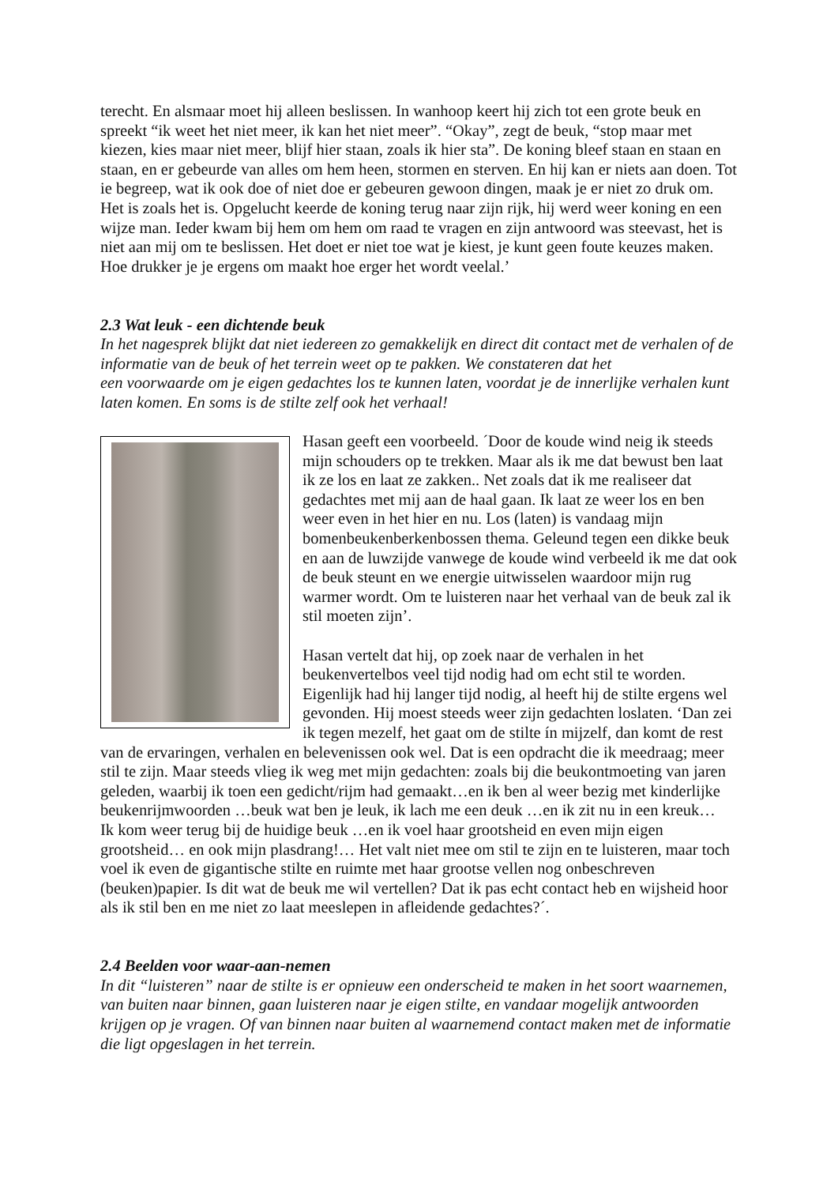terecht. En alsmaar moet hij alleen beslissen. In wanhoop keert hij zich tot een grote beuk en spreekt “ik weet het niet meer, ik kan het niet meer”. “Okay”, zegt de beuk, “stop maar met kiezen, kies maar niet meer, blijf hier staan, zoals ik hier sta”. De koning bleef staan en staan en staan, en er gebeurde van alles om hem heen, stormen en sterven. En hij kan er niets aan doen. Tot ie begreep, wat ik ook doe of niet doe er gebeuren gewoon dingen, maak je er niet zo druk om. Het is zoals het is. Opgelucht keerde de koning terug naar zijn rijk, hij werd weer koning en een wijze man. Ieder kwam bij hem om hem om raad te vragen en zijn antwoord was steevast, het is niet aan mij om te beslissen. Het doet er niet toe wat je kiest, je kunt geen foute keuzes maken. Hoe drukker je je ergens om maakt hoe erger het wordt veelal.’
2.3 Wat leuk - een dichtende beuk
In het nagesprek blijkt dat niet iedereen zo gemakkelijk en direct dit contact met de verhalen of de informatie van de beuk of het terrein weet op te pakken. We constateren dat het
een voorwaarde om je eigen gedachtes los te kunnen laten, voordat je de innerlijke verhalen kunt laten komen. En soms is de stilte zelf ook het verhaal!
Hasan geeft een voorbeeld. ´Door de koude wind neig ik steeds mijn schouders op te trekken. Maar als ik me dat bewust ben laat ik ze los en laat ze zakken.. Net zoals dat ik me realiseer dat gedachtes met mij aan de haal gaan. Ik laat ze weer los en ben weer even in het hier en nu. Los (laten) is vandaag mijn bomenbeukenberkenbossen thema. Geleund tegen een dikke beuk en aan de luwzijde vanwege de koude wind verbeeld ik me dat ook de beuk steunt en we energie uitwisselen waardoor mijn rug warmer wordt. Om te luisteren naar het verhaal van de beuk zal ik stil moeten zijn’.
Hasan vertelt dat hij, op zoek naar de verhalen in het beukenvertelbos veel tijd nodig had om echt stil te worden. Eigenlijk had hij langer tijd nodig, al heeft hij de stilte ergens wel gevonden. Hij moest steeds weer zijn gedachten loslaten. ‘Dan zei ik tegen mezelf, het gaat om de stilte ín mijzelf, dan komt de rest van de ervaringen, verhalen en belevenissen ook wel. Dat is een opdracht die ik meedraag; meer stil te zijn. Maar steeds vlieg ik weg met mijn gedachten: zoals bij die beukontmoeting van jaren geleden, waarbij ik toen een gedicht/rijm had gemaakt…en ik ben al weer bezig met kinderlijke beukenrijmwoorden …beuk wat ben je leuk, ik lach me een deuk …en ik zit nu in een kreuk…
Ik kom weer terug bij de huidige beuk …en ik voel haar grootsheid en even mijn eigen grootsheid… en ook mijn plasdrang!… Het valt niet mee om stil te zijn en te luisteren, maar toch voel ik even de gigantische stilte en ruimte met haar grootse vellen nog onbeschreven (beuken)papier. Is dit wat de beuk me wil vertellen? Dat ik pas echt contact heb en wijsheid hoor als ik stil ben en me niet zo laat meeslepen in afleidende gedachtes?´.
2.4 Beelden voor waar-aan-nemen
In dit “luisteren” naar de stilte is er opnieuw een onderscheid te maken in het soort waarnemen, van buiten naar binnen, gaan luisteren naar je eigen stilte, en vandaar mogelijk antwoorden krijgen op je vragen. Of van binnen naar buiten al waarnemend contact maken met de informatie die ligt opgeslagen in het terrein.